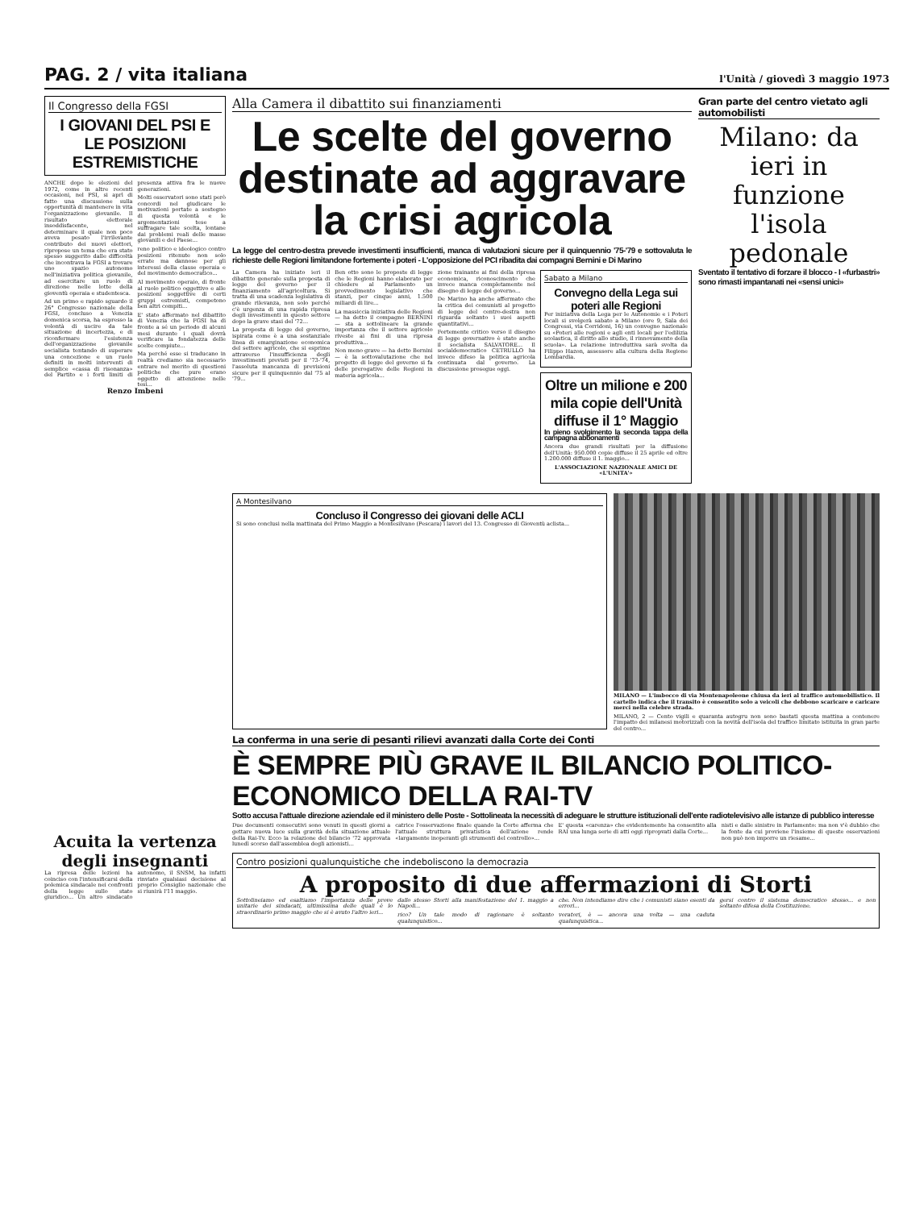PAG. 2 / vita italiana
l'Unità / giovedì 3 maggio 1973
Il Congresso della FGSI
I GIOVANI DEL PSI E LE POSIZIONI ESTREMISTICHE
ANCHE dopo le elezioni del 1972, come in altre recenti occasioni, nel PSI, si aprì di fatto una discussione sulla opportunità di mantenere in vita l'organizzazione giovanile. Il risultato elettorale insoddisfacente, nel determinare il quale non poco aveva pesato l'irrilevante contributo dei nuovi elettori, ripropose un tema che era stato spesso suggerito dalle difficoltà che incontrava la FGSI a trovare uno spazio autonomo nell'iniziativa politica giovanile, ad esercitare un ruolo di direzione nelle lotte della gioventù operaia e studentesca.
Ad un primo e rapido sguardo il 26° Congresso nazionale della FGSI, concluso a Venezia domenica scorsa, ha espresso la volontà di uscire da tale situazione di incertezza, e di riconfermare l'esistenza dell'organizzazione giovanile socialista tentando di superare una concezione e un ruolo definiti in molti interventi di semplice «cassa di risonanza» del Partito e i forti limiti di presenza attiva fra le nuove generazioni.
Molti osservatori sono stati però concordi nel giudicare le motivazioni portate a sostegno di questa volontà e le argomentazioni tese a suffragare tale scelta, lontane dai problemi reali delle masse giovanili e del Paese...
reno politico e ideologico contro posizioni ritenute non solo errate ma dannose per gli interessi della classe operaia e del movimento democratico...
Al movimento operaio, di fronte al ruolo politico oggettivo e alle posizioni soggettive di certi gruppi estremisti, competono ben altri compiti...
E' stato affermato nel dibattito di Venezia che la FGSI ha di fronte a sé un periodo di alcuni mesi durante i quali dovrà verificare la fondatezza delle scelte compiute...
Ma perché esse si traducano in realtà crediamo sia necessario entrare nel merito di questioni politiche che pure erano oggetto di attenzione nelle tesi...
Renzo Imbeni
Alla Camera il dibattito sui finanziamenti
Le scelte del governo destinate ad aggravare la crisi agricola
La legge del centro-destra prevede investimenti insufficienti, manca di valutazioni sicure per il quinquennio '75-'79 e sottovaluta le richieste delle Regioni limitandone fortemente i poteri - L'opposizione del PCI ribadita dai compagni Bernini e Di Marino
La Camera ha iniziato ieri il dibattito generale sulla proposta di legge del governo per il finanziamento all'agricoltura. Si tratta di una scadenza legislativa di grande rilevanza, non solo perché c'è urgenza di una rapida ripresa degli investimenti in questo settore dopo la grave stasi del '72...
La proposta di legge del governo, ispirata come è a una sostanziale linea di emarginazione economica del settore agricolo, che si esprime attraverso l'insufficienza degli investimenti previsti per il '73-'74, l'assoluta mancanza di previsioni sicure per il quinquennio dal '75 al '79...
Ben otto sono le proposte di legge che le Regioni hanno elaborato per chiedere al Parlamento un provvedimento legislativo che stanzi, per cinque anni, 1.500 miliardi di lire...
La massiccia iniziativa delle Regioni — ha detto il compagno BERNINI — sta a sottolineare la grande importanza che il settore agricolo riveste ai fini di una ripresa produttiva...
Non meno grave — ha detto Bernini — è la sottovalutazione che nel progetto di legge del governo si fa delle prerogative delle Regioni in materia agricola...
zione trainante ai fini della ripresa economica, riconoscimento che invece manca completamente nel disegno di legge del governo...
De Marino ha anche affermato che la critica dei comunisti al progetto di legge del centro-destra non riguarda soltanto i suoi aspetti quantitativi...
Fortemente critico verso il disegno di legge governativo è stato anche il socialista SALVATORE... Il socialdemocratico CETRULLO ha invece difeso la politica agricola continuata dal governo. La discussione prosegue oggi.
Sabato a Milano
Convegno della Lega sui poteri alle Regioni
Per iniziativa della Lega per le Autonomie e i Poteri locali si svolgerà sabato a Milano (ore 9, Sala dei Congressi, via Corridoni, 16) un convegno nazionale su «Poteri alle regioni e agli enti locali per l'edilizia scolastica, il diritto allo studio, il rinnovamento della scuola». La relazione introduttiva sarà svolta da Filippo Hazon, assessore alla cultura della Regione Lombardia.
Oltre un milione e 200 mila copie dell'Unità diffuse il 1° Maggio
In pieno svolgimento la seconda tappa della campagna abbonamenti
Ancora due grandi risultati per la diffusione dell'Unità: 950.000 copie diffuse il 25 aprile ed oltre 1.200.000 diffuse il 1. maggio...
L'ASSOCIAZIONE NAZIONALE AMICI DE «L'UNITA'»
Gran parte del centro vietato agli automobilisti
Milano: da ieri in funzione l'isola pedonale
Sventato il tentativo di forzare il blocco - I «furbastri» sono rimasti impantanati nei «sensi unici»
Acuita la vertenza degli insegnanti
La ripresa delle lezioni ha coinciso con l'intensificarsi della polemica sindacale nei confronti della legge sullo stato giuridico... Un altro sindacato autonomo, il SNSM, ha infatti rinviato qualsiasi decisione al proprio Consiglio nazionale che si riunirà l'11 maggio.
A Montesilvano
Concluso il Congresso dei giovani delle ACLI
Si sono conclusi nella mattinata del Primo Maggio a Montesilvano (Pescara) i lavori del 13. Congresso di Gioventù aclista...
MILANO — L'imbocco di via Montenapoleone chiusa da ieri al traffico automobilistico. Il cartello indica che il transito è consentito solo a veicoli che debbono scaricare e caricare merci nella celebre strada.
MILANO, 2 — Cento vigili e quaranta autogru non sono bastati questa mattina a contenere l'impatto dei milanesi motorizzati con la novità dell'isola del traffico limitato istituita in gran parte del centro...
La conferma in una serie di pesanti rilievi avanzati dalla Corte dei Conti
È SEMPRE PIÙ GRAVE IL BILANCIO POLITICO-ECONOMICO DELLA RAI-TV
Sotto accusa l'attuale direzione aziendale ed il ministero delle Poste - Sottolineata la necessità di adeguare le strutture istituzionali dell'ente radiotelevisivo alle istanze di pubblico interesse
Due documenti consecutivi sono venuti in questi giorni a gettare nuova luce sulla gravità della situazione attuale della Rai-Tv. Ecco la relazione del bilancio '72 approvata lunedì scorso dall'assemblea degli azionisti...
catrice l'osservazione finale quando la Corte afferma che l'attuale struttura privatistica dell'azione rende «largamente inoperanti gli strumenti del controllo»...
E' questa «carenza» che evidentemente ha consentito alla RAI una lunga serie di atti oggi ripropvati dalla Corte...
nisti e dalle sinistre in Parlamento: ma non v'è dubbio che la fonte da cui proviene l'insieme di queste osservazioni non può non imporre un riesame...
Contro posizioni qualunquistiche che indeboliscono la democrazia
A proposito di due affermazioni di Storti
Sottolineiamo ed esaltiamo l'importanza delle prove unitarie dei sindacati, ultimissima delle quali è lo straordinario primo maggio che si è avuto l'altro ieri...
dallo stesso Storti alla manifestazione del 1. maggio a Napoli...
rico? Un tale modo di ragionare è soltanto qualunquistico...
che. Non intendiamo dire che i comunisti siano esenti da errori...
voratori, è — ancora una volta — una caduta qualunquistica...
gersi contro il sistema democratico stesso... e non soltanto difesa della Costituzione.